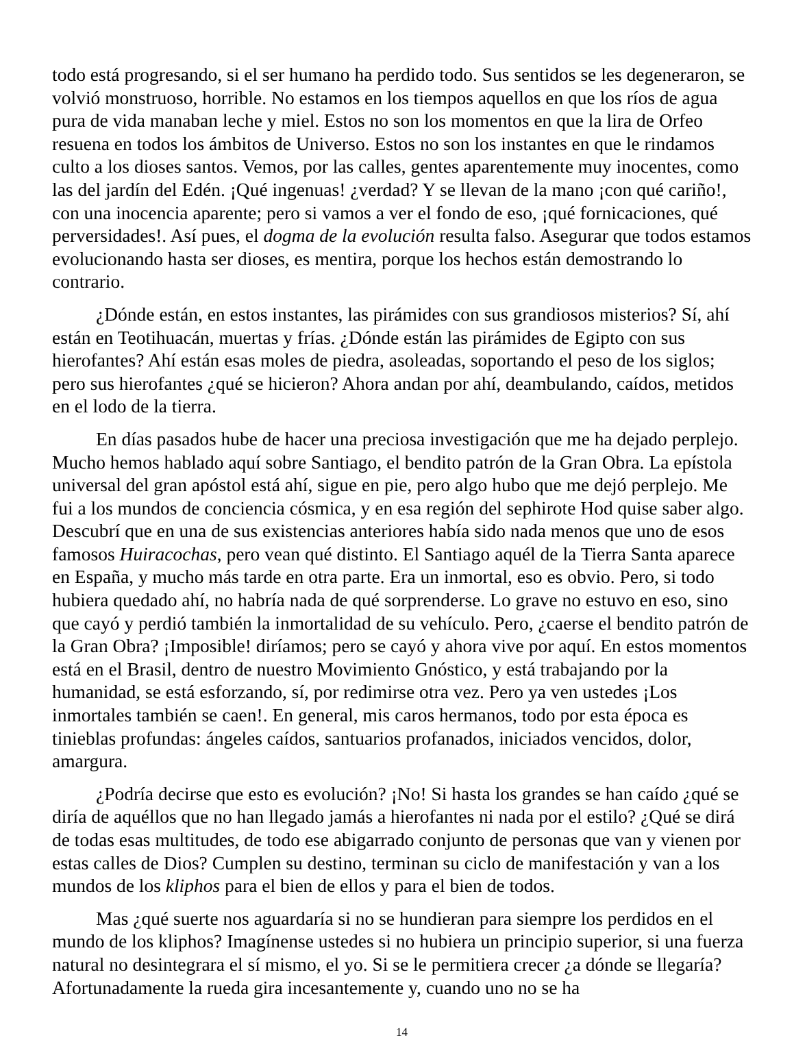todo está progresando, si el ser humano ha perdido todo. Sus sentidos se les degeneraron, se volvió monstruoso, horrible. No estamos en los tiempos aquellos en que los ríos de agua pura de vida manaban leche y miel. Estos no son los momentos en que la lira de Orfeo resuena en todos los ámbitos de Universo. Estos no son los instantes en que le rindamos culto a los dioses santos. Vemos, por las calles, gentes aparentemente muy inocentes, como las del jardín del Edén. ¡Qué ingenuas! ¿verdad? Y se llevan de la mano ¡con qué cariño!, con una inocencia aparente; pero si vamos a ver el fondo de eso, ¡qué fornicaciones, qué perversidades!. Así pues, el dogma de la evolución resulta falso. Asegurar que todos estamos evolucionando hasta ser dioses, es mentira, porque los hechos están demostrando lo contrario.
¿Dónde están, en estos instantes, las pirámides con sus grandiosos misterios? Sí, ahí están en Teotihuacán, muertas y frías. ¿Dónde están las pirámides de Egipto con sus hierofantes? Ahí están esas moles de piedra, asoleadas, soportando el peso de los siglos; pero sus hierofantes ¿qué se hicieron? Ahora andan por ahí, deambulando, caídos, metidos en el lodo de la tierra.
En días pasados hube de hacer una preciosa investigación que me ha dejado perplejo. Mucho hemos hablado aquí sobre Santiago, el bendito patrón de la Gran Obra. La epístola universal del gran apóstol está ahí, sigue en pie, pero algo hubo que me dejó perplejo. Me fui a los mundos de conciencia cósmica, y en esa región del sephirote Hod quise saber algo. Descubrí que en una de sus existencias anteriores había sido nada menos que uno de esos famosos Huiracochas, pero vean qué distinto. El Santiago aquél de la Tierra Santa aparece en España, y mucho más tarde en otra parte. Era un inmortal, eso es obvio. Pero, si todo hubiera quedado ahí, no habría nada de qué sorprenderse. Lo grave no estuvo en eso, sino que cayó y perdió también la inmortalidad de su vehículo. Pero, ¿caerse el bendito patrón de la Gran Obra? ¡Imposible! diríamos; pero se cayó y ahora vive por aquí. En estos momentos está en el Brasil, dentro de nuestro Movimiento Gnóstico, y está trabajando por la humanidad, se está esforzando, sí, por redimirse otra vez. Pero ya ven ustedes ¡Los inmortales también se caen!. En general, mis caros hermanos, todo por esta época es tinieblas profundas: ángeles caídos, santuarios profanados, iniciados vencidos, dolor, amargura.
¿Podría decirse que esto es evolución? ¡No! Si hasta los grandes se han caído ¿qué se diría de aquéllos que no han llegado jamás a hierofantes ni nada por el estilo? ¿Qué se dirá de todas esas multitudes, de todo ese abigarrado conjunto de personas que van y vienen por estas calles de Dios? Cumplen su destino, terminan su ciclo de manifestación y van a los mundos de los kliphos para el bien de ellos y para el bien de todos.
Mas ¿qué suerte nos aguardaría si no se hundieran para siempre los perdidos en el mundo de los kliphos? Imagínense ustedes si no hubiera un principio superior, si una fuerza natural no desintegrara el sí mismo, el yo. Si se le permitiera crecer ¿a dónde se llegaría? Afortunadamente la rueda gira incesantemente y, cuando uno no se ha
14